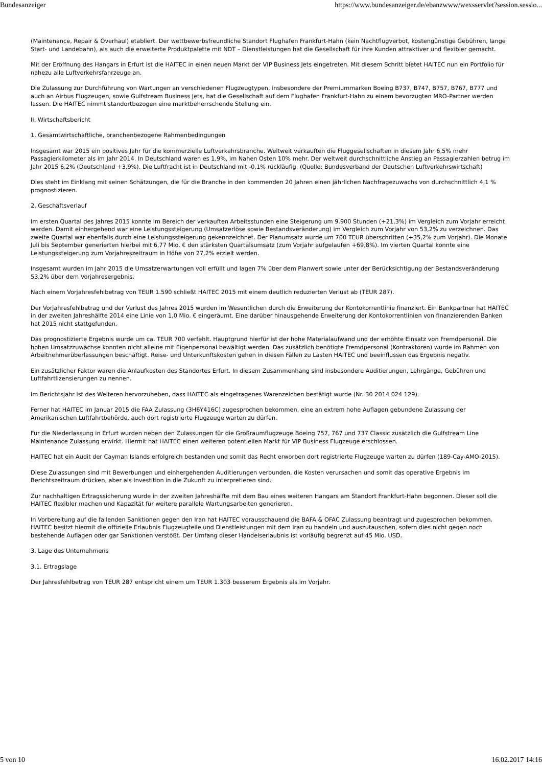Bundesanzeiger https://www.bundesanzeiger.de/ebanzwww/wexsservlet?session.sessio...
(Maintenance, Repair & Overhaul) etabliert. Der wettbewerbsfreundliche Standort Flughafen Frankfurt-Hahn (kein Nachtflugverbot, kostengünstige Gebühren, lange Start- und Landebahn), als auch die erweiterte Produktpalette mit NDT – Dienstleistungen hat die Gesellschaft für ihre Kunden attraktiver und flexibler gemacht.
Mit der Eröffnung des Hangars in Erfurt ist die HAITEC in einen neuen Markt der VIP Business Jets eingetreten. Mit diesem Schritt bietet HAITEC nun ein Portfolio für nahezu alle Luftverkehrsfahrzeuge an.
Die Zulassung zur Durchführung von Wartungen an verschiedenen Flugzeugtypen, insbesondere der Premiummarken Boeing B737, B747, B757, B767, B777 und auch an Airbus Flugzeugen, sowie Gulfstream Business Jets, hat die Gesellschaft auf dem Flughafen Frankfurt-Hahn zu einem bevorzugten MRO-Partner werden lassen. Die HAITEC nimmt standortbezogen eine marktbeherrschende Stellung ein.
II. Wirtschaftsbericht
1. Gesamtwirtschaftliche, branchenbezogene Rahmenbedingungen
Insgesamt war 2015 ein positives Jahr für die kommerzielle Luftverkehrsbranche. Weltweit verkauften die Fluggesellschaften in diesem Jahr 6,5% mehr Passagierkilometer als im Jahr 2014. In Deutschland waren es 1,9%, im Nahen Osten 10% mehr. Der weltweit durchschnittliche Anstieg an Passagierzahlen betrug im Jahr 2015 6,2% (Deutschland +3,9%). Die Luftfracht ist in Deutschland mit -0,1% rückläufig. (Quelle: Bundesverband der Deutschen Luftverkehrswirtschaft)
Dies steht im Einklang mit seinen Schätzungen, die für die Branche in den kommenden 20 Jahren einen jährlichen Nachfragezuwachs von durchschnittlich 4,1 % prognostizieren.
2. Geschäftsverlauf
Im ersten Quartal des Jahres 2015 konnte im Bereich der verkauften Arbeitsstunden eine Steigerung um 9.900 Stunden (+21,3%) im Vergleich zum Vorjahr erreicht werden. Damit einhergehend war eine Leistungssteigerung (Umsatzerlöse sowie Bestandsveränderung) im Vergleich zum Vorjahr von 53,2% zu verzeichnen. Das zweite Quartal war ebenfalls durch eine Leistungssteigerung gekennzeichnet. Der Planumsatz wurde um 700 TEUR überschritten (+35,2% zum Vorjahr). Die Monate Juli bis September generierten hierbei mit 6,77 Mio. € den stärksten Quartalsumsatz (zum Vorjahr aufgelaufen +69,8%). Im vierten Quartal konnte eine Leistungssteigerung zum Vorjahreszeitraum in Höhe von 27,2% erzielt werden.
Insgesamt wurden im Jahr 2015 die Umsatzerwartungen voll erfüllt und lagen 7% über dem Planwert sowie unter der Berücksichtigung der Bestandsveränderung 53,2% über dem Vorjahresergebnis.
Nach einem Vorjahresfehlbetrag von TEUR 1.590 schließt HAITEC 2015 mit einem deutlich reduzierten Verlust ab (TEUR 287).
Der Vorjahresfehlbetrag und der Verlust des Jahres 2015 wurden im Wesentlichen durch die Erweiterung der Kontokorrentlinie finanziert. Ein Bankpartner hat HAITEC in der zweiten Jahreshälfte 2014 eine Linie von 1,0 Mio. € eingeräumt. Eine darüber hinausgehende Erweiterung der Kontokorrentlinien von finanzierenden Banken hat 2015 nicht stattgefunden.
Das prognostizierte Ergebnis wurde um ca. TEUR 700 verfehlt. Hauptgrund hierfür ist der hohe Materialaufwand und der erhöhte Einsatz von Fremdpersonal. Die hohen Umsatzzuwächse konnten nicht alleine mit Eigenpersonal bewältigt werden. Das zusätzlich benötigte Fremdpersonal (Kontraktoren) wurde im Rahmen von Arbeitnehmerüberlassungen beschäftigt. Reise- und Unterkunftskosten gehen in diesen Fällen zu Lasten HAITEC und beeinflussen das Ergebnis negativ.
Ein zusätzlicher Faktor waren die Anlaufkosten des Standortes Erfurt. In diesem Zusammenhang sind insbesondere Auditierungen, Lehrgänge, Gebühren und Luftfahrtlizensierungen zu nennen.
Im Berichtsjahr ist des Weiteren hervorzuheben, dass HAITEC als eingetragenes Warenzeichen bestätigt wurde (Nr. 30 2014 024 129).
Ferner hat HAITEC im Januar 2015 die FAA Zulassung (3H6Y416C) zugesprochen bekommen, eine an extrem hohe Auflagen gebundene Zulassung der Amerikanischen Luftfahrtbehörde, auch dort registrierte Flugzeuge warten zu dürfen.
Für die Niederlassung in Erfurt wurden neben den Zulassungen für die Großraumflugzeuge Boeing 757, 767 und 737 Classic zusätzlich die Gulfstream Line Maintenance Zulassung erwirkt. Hiermit hat HAITEC einen weiteren potentiellen Markt für VIP Business Flugzeuge erschlossen.
HAITEC hat ein Audit der Cayman Islands erfolgreich bestanden und somit das Recht erworben dort registrierte Flugzeuge warten zu dürfen (189-Cay-AMO-2015).
Diese Zulassungen sind mit Bewerbungen und einhergehenden Auditierungen verbunden, die Kosten verursachen und somit das operative Ergebnis im Berichtszeitraum drücken, aber als Investition in die Zukunft zu interpretieren sind.
Zur nachhaltigen Ertragssicherung wurde in der zweiten Jahreshälfte mit dem Bau eines weiteren Hangars am Standort Frankfurt-Hahn begonnen. Dieser soll die HAITEC flexibler machen und Kapazität für weitere parallele Wartungsarbeiten generieren.
In Vorbereitung auf die fallenden Sanktionen gegen den Iran hat HAITEC vorausschauend die BAFA & OFAC Zulassung beantragt und zugesprochen bekommen. HAITEC besitzt hiermit die offizielle Erlaubnis Flugzeugteile und Dienstleistungen mit dem Iran zu handeln und auszutauschen, sofern dies nicht gegen noch bestehende Auflagen oder gar Sanktionen verstößt. Der Umfang dieser Handelserlaubnis ist vorläufig begrenzt auf 45 Mio. USD.
3. Lage des Unternehmens
3.1. Ertragslage
Der Jahresfehlbetrag von TEUR 287 entspricht einem um TEUR 1.303 besserem Ergebnis als im Vorjahr.
5 von 10 16.02.2017 14:16